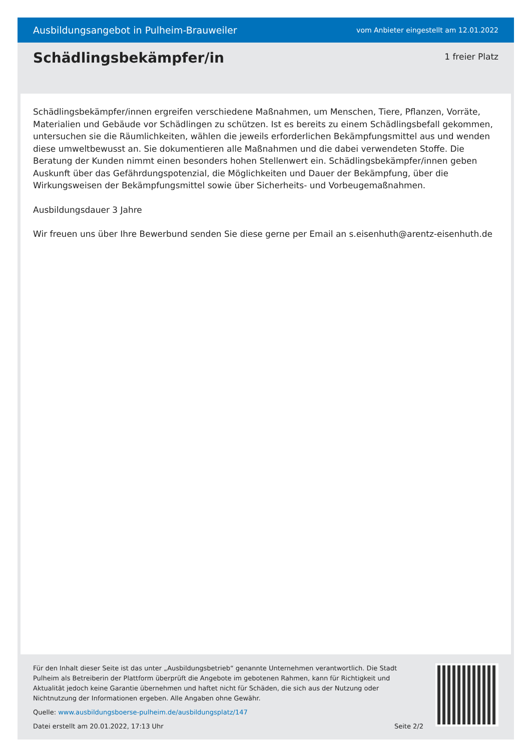Ausbildungsangebot in Pulheim-Brauweiler vom Anbieter eingestellt am 12.01.2022
Schädlingsbekämpfer/in
1 freier Platz
Schädlingsbekämpfer/innen ergreifen verschiedene Maßnahmen, um Menschen, Tiere, Pflanzen, Vorräte, Materialien und Gebäude vor Schädlingen zu schützen. Ist es bereits zu einem Schädlingsbefall gekommen, untersuchen sie die Räumlichkeiten, wählen die jeweils erforderlichen Bekämpfungsmittel aus und wenden diese umweltbewusst an. Sie dokumentieren alle Maßnahmen und die dabei verwendeten Stoffe. Die Beratung der Kunden nimmt einen besonders hohen Stellenwert ein. Schädlingsbekämpfer/innen geben Auskunft über das Gefährdungspotenzial, die Möglichkeiten und Dauer der Bekämpfung, über die Wirkungsweisen der Bekämpfungsmittel sowie über Sicherheits- und Vorbeugemaßnahmen.
Ausbildungsdauer 3 Jahre
Wir freuen uns über Ihre Bewerbund senden Sie diese gerne per Email an s.eisenhuth@arentz-eisenhuth.de
Für den Inhalt dieser Seite ist das unter „Ausbildungsbetrieb“ genannte Unternehmen verantwortlich. Die Stadt Pulheim als Betreiberin der Plattform überprüft die Angebote im gebotenen Rahmen, kann für Richtigkeit und Aktualität jedoch keine Garantie übernehmen und haftet nicht für Schäden, die sich aus der Nutzung oder Nichtnutzung der Informationen ergeben. Alle Angaben ohne Gewähr.
Quelle: www.ausbildungsboerse-pulheim.de/ausbildungsplatz/147
Datei erstellt am 20.01.2022, 17:13 Uhr Seite 2/2